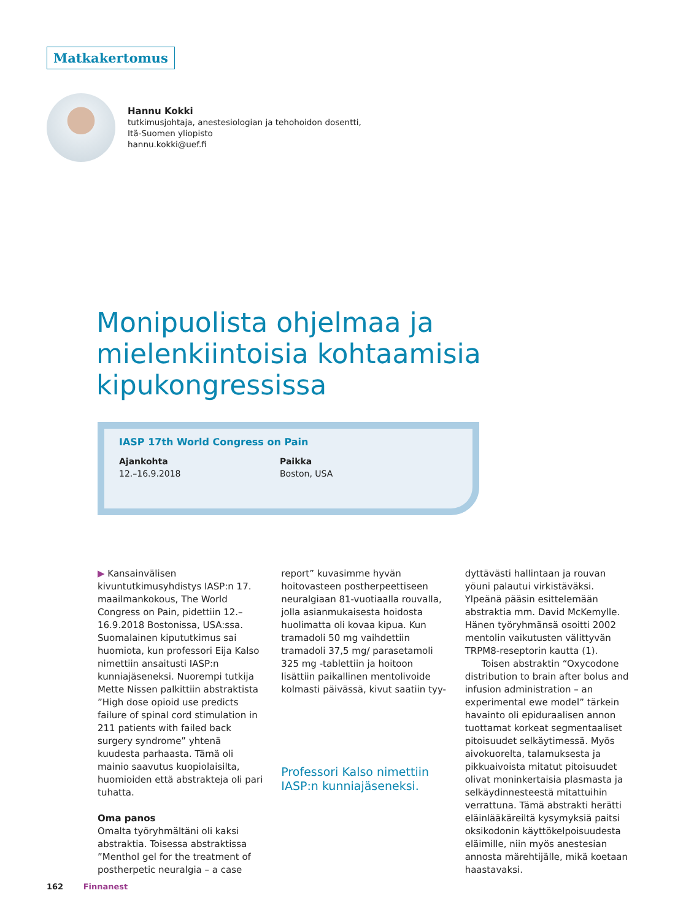Matkakertomus
Hannu Kokki
tutkimusjohtaja, anestesiologian ja tehohoidon dosentti,
Itä-Suomen yliopisto
hannu.kokki@uef.fi
Monipuolista ohjelmaa ja mielenkiintoisia kohtaamisia kipukongressissa
IASP 17th World Congress on Pain
Ajankohta
12.–16.9.2018
Paikka
Boston, USA
▶ Kansainvälisen kivuntutkimusyhdistys IASP:n 17. maailmankokous, The World Congress on Pain, pidettiin 12.–16.9.2018 Bostonissa, USA:ssa. Suomalainen kipututkimus sai huomiota, kun professori Eija Kalso nimettiin ansaitusti IASP:n kunniajäseneksi. Nuorempi tutkija Mette Nissen palkittiin abstraktista ”High dose opioid use predicts failure of spinal cord stimulation in 211 patients with failed back surgery syndrome” yhtenä kuudesta parhaasta. Tämä oli mainio saavutus kuopiolaisilta, huomioiden että abstrakteja oli pari tuhatta.
Oma panos
Omalta työryhmältäni oli kaksi abstraktia. Toisessa abstraktissa ”Menthol gel for the treatment of postherpetic neuralgia – a case
report” kuvasimme hyvän hoitovasteen postherpeettiseen neuralgiaan 81-vuotiaalla rouvalla, jolla asianmukaisesta hoidosta huolimatta oli kovaa kipua. Kun tramadoli 50 mg vaihdettiin tramadoli 37,5 mg/ parasetamoli 325 mg -tablettiin ja hoitoon lisättiin paikallinen mentolivoide kolmasti päivässä, kivut saatiin tyy-
Professori Kalso nimettiin IASP:n kunniajäseneksi.
dyttävästi hallintaan ja rouvan yöuni palautui virkistäväksi. Ylpeänä pääsin esittelemään abstraktia mm. David McKemylle. Hänen työryhmänsä osoitti 2002 mentolin vaikutusten välittyvän TRPM8-reseptorin kautta (1).
Toisen abstraktin “Oxycodone distribution to brain after bolus and infusion administration – an experimental ewe model” tärkein havainto oli epiduraalisen annon tuottamat korkeat segmentaaliset pitoisuudet selkäytimessä. Myös aivokuorelta, talamuksesta ja pikkuaivoista mitatut pitoisuudet olivat moninkertaisia plasmasta ja selkäydinnesteestä mitattuihin verrattuna. Tämä abstrakti herätti eläinlääkäreiltä kysymyksiä paitsi oksikodonin käyttökelpoisuudesta eläimille, niin myös anestesian annosta märehtijälle, mikä koetaan haastavaksi.
162 Finnanest